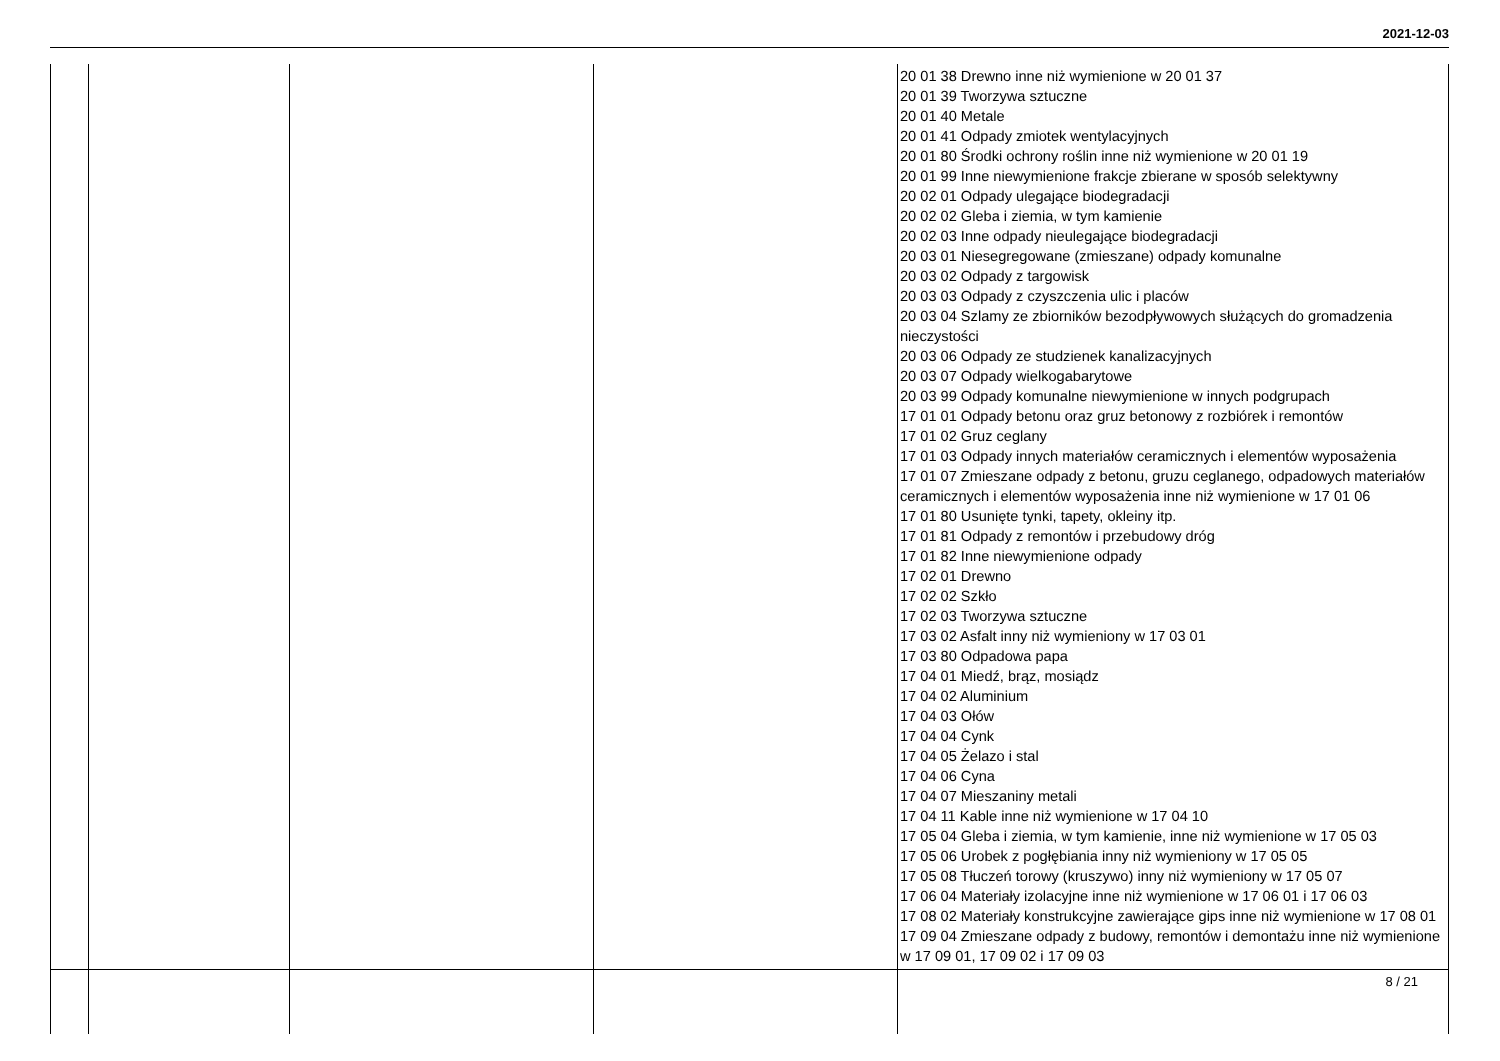2021-12-03
| | | | | 20 01 38 Drewno inne niż wymienione w 20 01 37 20 01 39 Tworzywa sztuczne 20 01 40 Metale 20 01 41 Odpady zmiotek wentylacyjnych 20 01 80 Środki ochrony roślin inne niż wymienione w 20 01 19 20 01 99 Inne niewymienione frakcje zbierane w sposób selektywny 20 02 01 Odpady ulegające biodegradacji 20 02 02 Gleba i ziemia, w tym kamienie 20 02 03 Inne odpady nieulegające biodegradacji 20 03 01 Niesegregowane (zmieszane) odpady komunalne 20 03 02 Odpady z targowisk 20 03 03 Odpady z czyszczenia ulic i placów 20 03 04 Szlamy ze zbiorników bezodpływowych służących do gromadzenia nieczystości 20 03 06 Odpady ze studzienek kanalizacyjnych 20 03 07 Odpady wielkogabarytowe 20 03 99 Odpady komunalne niewymienione w innych podgrupach 17 01 01 Odpady betonu oraz gruz betonowy z rozbiórek i remontów 17 01 02 Gruz ceglany 17 01 03 Odpady innych materiałów ceramicznych i elementów wyposażenia 17 01 07 Zmieszane odpady z betonu, gruzu ceglanego, odpadowych materiałów ceramicznych i elementów wyposażenia inne niż wymienione w 17 01 06 17 01 80 Usunięte tynki, tapety, okleiny itp. 17 01 81 Odpady z remontów i przebudowy dróg 17 01 82 Inne niewymienione odpady 17 02 01 Drewno 17 02 02 Szkło 17 02 03 Tworzywa sztuczne 17 03 02 Asfalt inny niż wymieniony w 17 03 01 17 03 80 Odpadowa papa 17 04 01 Miedź, brąz, mosiądz 17 04 02 Aluminium 17 04 03 Ołów 17 04 04 Cynk 17 04 05 Żelazo i stal 17 04 06 Cyna 17 04 07 Mieszaniny metali 17 04 11 Kable inne niż wymienione w 17 04 10 17 05 04 Gleba i ziemia, w tym kamienie, inne niż wymienione w 17 05 03 17 05 06 Urobek z pogłębiania inny niż wymieniony w 17 05 05 17 05 08 Tłuczeń torowy (kruszywo) inny niż wymieniony w 17 05 07 17 06 04 Materiały izolacyjne inne niż wymienione w 17 06 01 i 17 06 03 17 08 02 Materiały konstrukcyjne zawierające gips inne niż wymienione w 17 08 01 17 09 04 Zmieszane odpady z budowy, remontów i demontażu inne niż wymienione w 17 09 01, 17 09 02 i 17 09 03 |
| | | | | 8 / 21 |